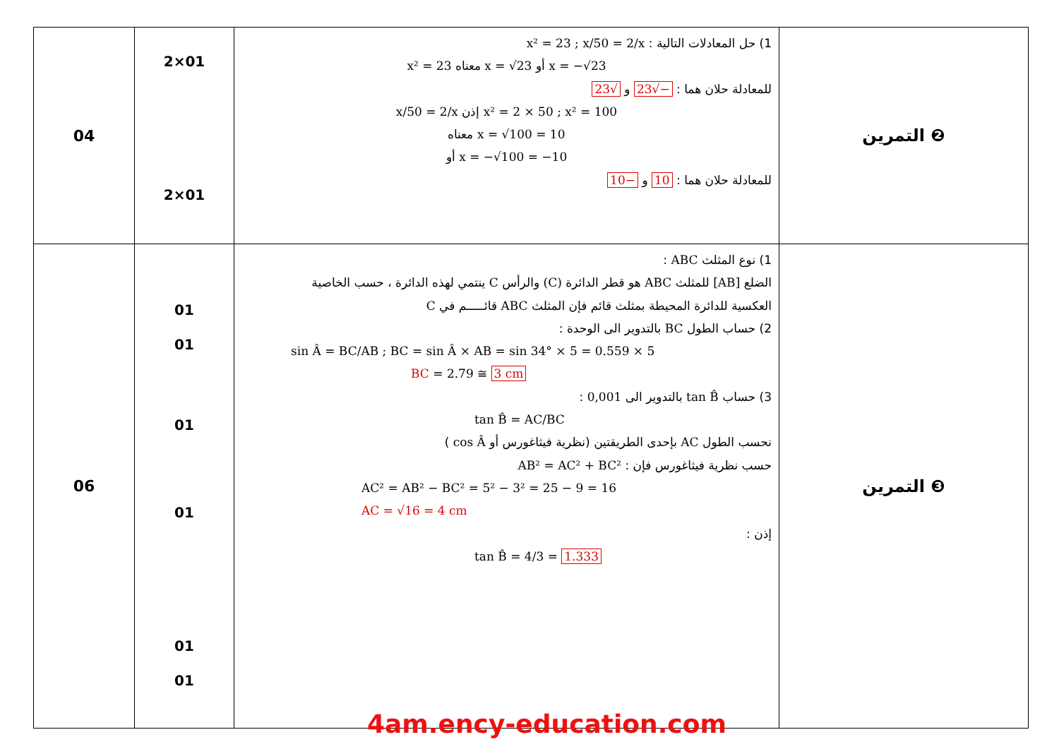| 04 | 2×01 2×01 | 1) حل المعادلات التالية : x² = 23 ; x/50 = 2/x x² = 23 معناه x = √23 أو x = −√23 للمعادلة حلان هما : −√23 و √23 x/50 = 2/x إذن x² = 2 × 50 ; x² = 100 معناه x = √100 = 10 أو x = −√100 = −10 للمعادلة حلان هما : 10 و −10 | التمرين ❷ |
| 06 | 01 01 01 01 01 01 | 1) نوع المثلث ABC : الضلع [AB] للمثلث ABC هو قطر الدائرة (C) والرأس C ينتمي لهذه الدائرة ، حسب الخاصية العكسية للدائرة المحيطة بمثلث قائم فإن المثلث ABC قائـــــم في C 2) حساب الطول BC بالتدوير الى الوحدة : sin Â = BC/AB ; BC = sin Â × AB = sin 34° × 5 = 0.559 × 5 BC = 2.79 ≅ 3 cm 3) حساب tan B̂ بالتدوير الى 0,001 : tan B̂ = AC/BC نحسب الطول AC بإحدى الطريقتين (نظرية فيثاغورس أو cos Â ) حسب نظرية فيثاغورس فإن : AB² = AC² + BC² AC² = AB² − BC² = 5² − 3² = 25 − 9 = 16 AC = √16 = 4 cm إذن : tan B̂ = 4/3 = 1.333 | التمرين ❸ |
4am.ency-education.com